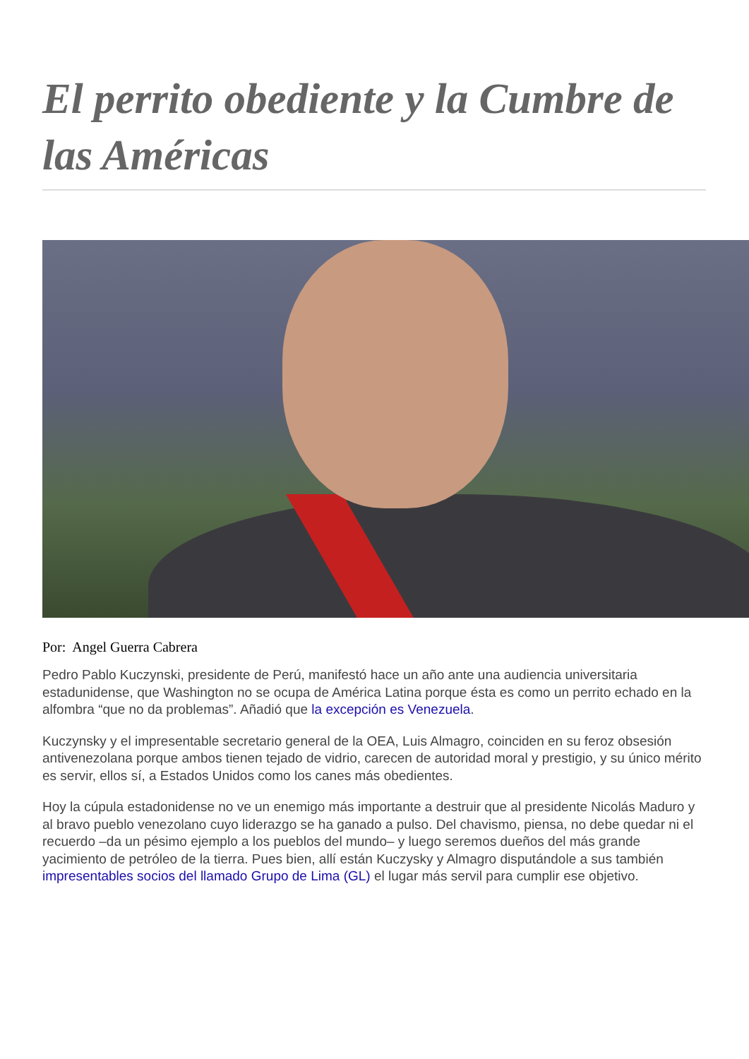El perrito obediente y la Cumbre de las Américas
Por: Angel Guerra Cabrera
Pedro Pablo Kuczynski, presidente de Perú, manifestó hace un año ante una audiencia universitaria estadunidense, que Washington no se ocupa de América Latina porque ésta es como un perrito echado en la alfombra “que no da problemas”. Añadió que la excepción es Venezuela.
Kuczynsky y el impresentable secretario general de la OEA, Luis Almagro, coinciden en su feroz obsesión antivenezolana porque ambos tienen tejado de vidrio, carecen de autoridad moral y prestigio, y su único mérito es servir, ellos sí, a Estados Unidos como los canes más obedientes.
Hoy la cúpula estadonidense no ve un enemigo más importante a destruir que al presidente Nicolás Maduro y al bravo pueblo venezolano cuyo liderazgo se ha ganado a pulso. Del chavismo, piensa, no debe quedar ni el recuerdo –da un pésimo ejemplo a los pueblos del mundo– y luego seremos dueños del más grande yacimiento de petróleo de la tierra. Pues bien, allí están Kuczysky y Almagro disputándole a sus también impresentables socios del llamado Grupo de Lima (GL) el lugar más servil para cumplir ese objetivo.